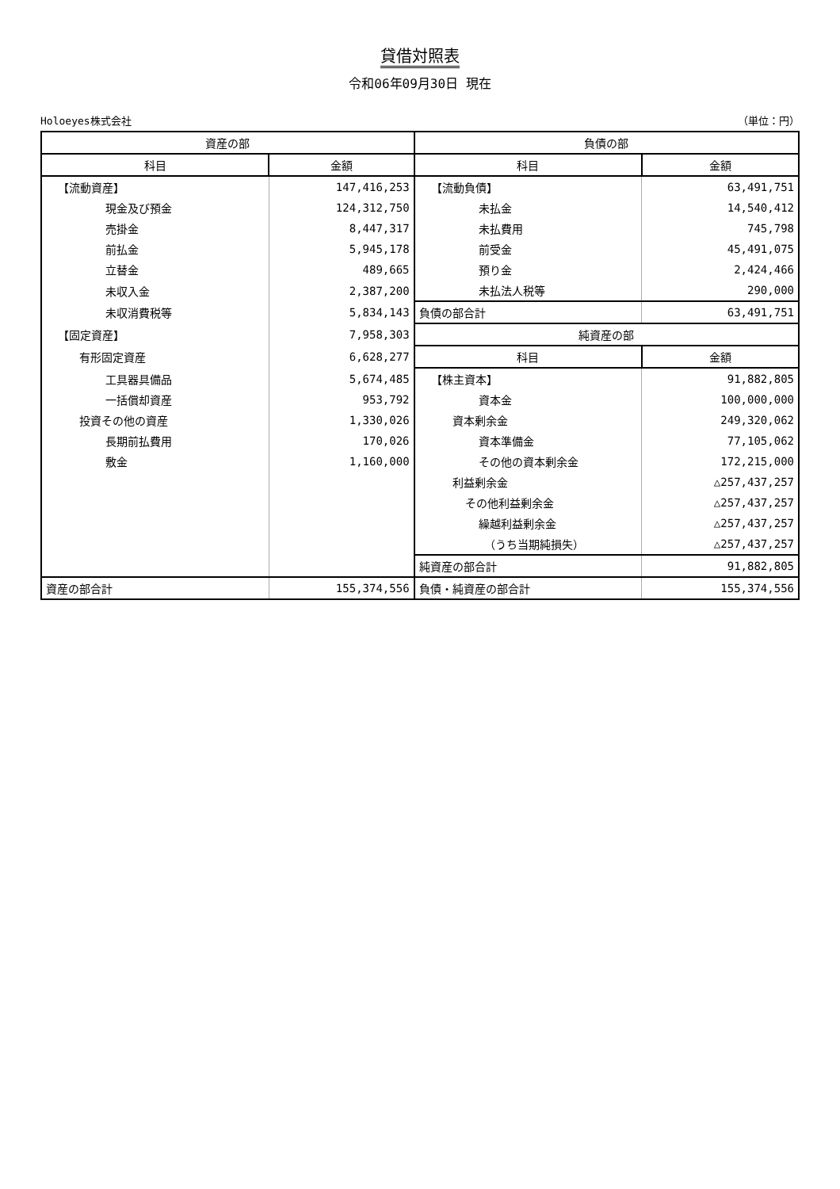貸借対照表
令和06年09月30日 現在
Holoeyes株式会社 （単位：円）
| 資産の部 | | 負債の部 | |
| --- | --- | --- | --- |
| 科目 | 金額 | 科目 | 金額 |
| 【流動資産】 | 147,416,253 | 【流動負債】 | 63,491,751 |
| 現金及び預金 | 124,312,750 | 未払金 | 14,540,412 |
| 売掛金 | 8,447,317 | 未払費用 | 745,798 |
| 前払金 | 5,945,178 | 前受金 | 45,491,075 |
| 立替金 | 489,665 | 預り金 | 2,424,466 |
| 未収入金 | 2,387,200 | 未払法人税等 | 290,000 |
| 未収消費税等 | 5,834,143 | 負債の部合計 | 63,491,751 |
| 【固定資産】 | 7,958,303 | 純資産の部 | |
| 有形固定資産 | 6,628,277 | 科目 | 金額 |
| 工具器具備品 | 5,674,485 | 【株主資本】 | 91,882,805 |
| 一括償却資産 | 953,792 | 資本金 | 100,000,000 |
| 投資その他の資産 | 1,330,026 | 資本剰余金 | 249,320,062 |
| 長期前払費用 | 170,026 | 資本準備金 | 77,105,062 |
| 敷金 | 1,160,000 | その他の資本剰余金 | 172,215,000 |
| | | 利益剰余金 | △257,437,257 |
| | | その他利益剰余金 | △257,437,257 |
| | | 繰越利益剰余金 | △257,437,257 |
| | | （うち当期純損失） | △257,437,257 |
| | | 純資産の部合計 | 91,882,805 |
| 資産の部合計 | 155,374,556 | 負債・純資産の部合計 | 155,374,556 |